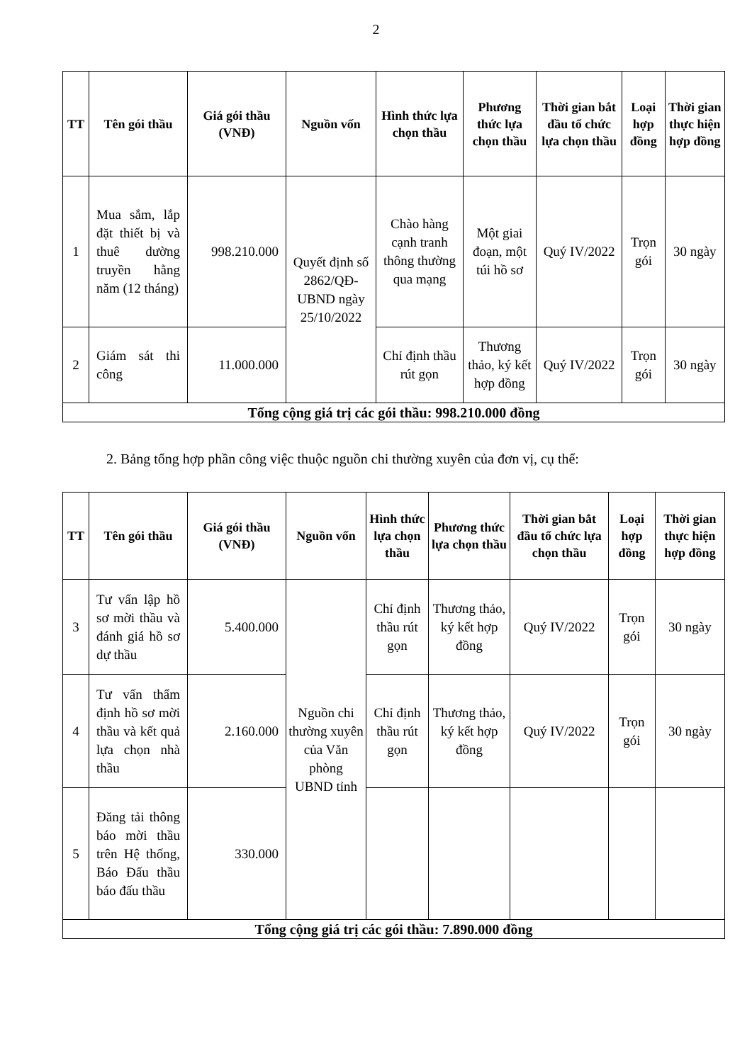2
| TT | Tên gói thầu | Giá gói thầu (VNĐ) | Nguồn vốn | Hình thức lựa chọn thầu | Phương thức lựa chọn thầu | Thời gian bắt đầu tổ chức lựa chọn thầu | Loại hợp đồng | Thời gian thực hiện hợp đồng |
| --- | --- | --- | --- | --- | --- | --- | --- | --- |
| 1 | Mua sắm, lắp đặt thiết bị và thuê dường truyền hằng năm (12 tháng) | 998.210.000 | Quyết định số 2862/QĐ-UBND ngày 25/10/2022 | Chào hàng cạnh tranh thông thường qua mạng | Một giai đoạn, một túi hồ sơ | Quý IV/2022 | Trọn gói | 30 ngày |
| 2 | Giám sát thi công | 11.000.000 | | Chỉ định thầu rút gọn | Thương thảo, ký kết hợp đồng | Quý IV/2022 | Trọn gói | 30 ngày |
| Tổng cộng giá trị các gói thầu: 998.210.000 đồng | | | | | | | | |
2. Bảng tổng hợp phần công việc thuộc nguồn chi thường xuyên của đơn vị, cụ thể:
| TT | Tên gói thầu | Giá gói thầu (VNĐ) | Nguồn vốn | Hình thức lựa chọn thầu | Phương thức lựa chọn thầu | Thời gian bắt đầu tổ chức lựa chọn thầu | Loại hợp đồng | Thời gian thực hiện hợp đồng |
| --- | --- | --- | --- | --- | --- | --- | --- | --- |
| 3 | Tư vấn lập hồ sơ mời thầu và đánh giá hồ sơ dự thầu | 5.400.000 | Nguồn chi thường xuyên của Văn phòng UBND tỉnh | Chỉ định thầu rút gọn | Thương thảo, ký kết hợp đồng | Quý IV/2022 | Trọn gói | 30 ngày |
| 4 | Tư vấn thẩm định hồ sơ mời thầu và kết quả lựa chọn nhà thầu | 2.160.000 | | Chỉ định thầu rút gọn | Thương thảo, ký kết hợp đồng | Quý IV/2022 | Trọn gói | 30 ngày |
| 5 | Đăng tải thông báo mời thầu trên Hệ thống, Báo Đấu thầu báo đấu thầu | 330.000 | | | | | | |
| Tổng cộng giá trị các gói thầu: 7.890.000 đồng | | | | | | | | |